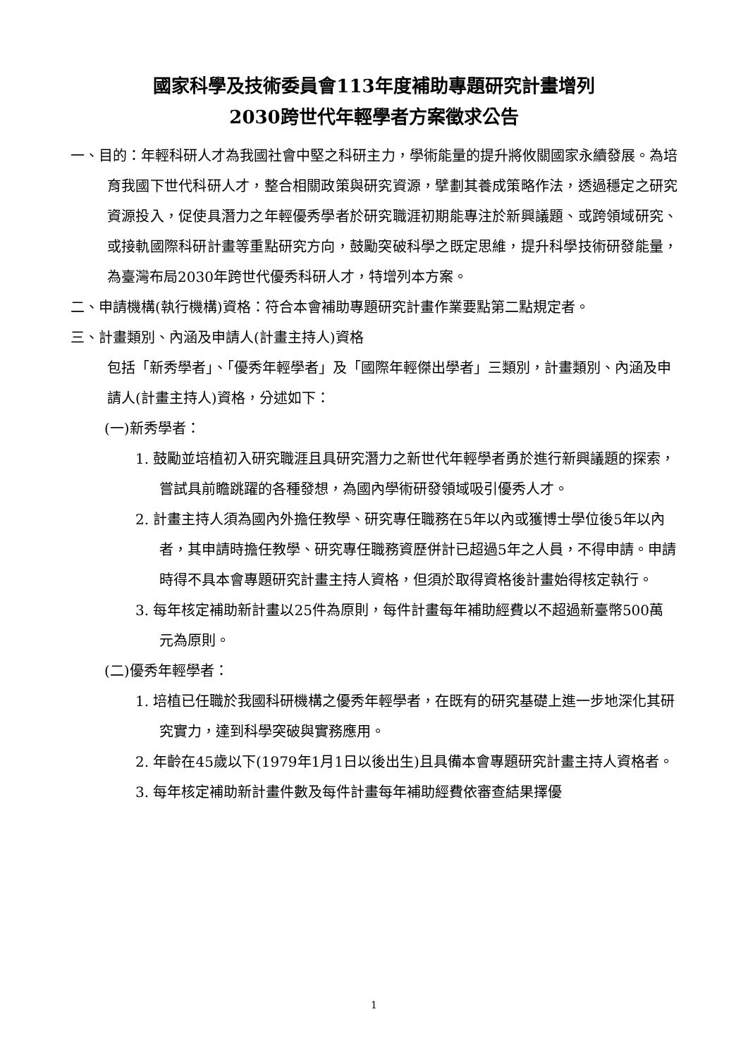國家科學及技術委員會113年度補助專題研究計畫增列
2030跨世代年輕學者方案徵求公告
一、目的：年輕科研人才為我國社會中堅之科研主力，學術能量的提升將攸關國家永續發展。為培育我國下世代科研人才，整合相關政策與研究資源，擘劃其養成策略作法，透過穩定之研究資源投入，促使具潛力之年輕優秀學者於研究職涯初期能專注於新興議題、或跨領域研究、或接軌國際科研計畫等重點研究方向，鼓勵突破科學之既定思維，提升科學技術研發能量，為臺灣布局2030年跨世代優秀科研人才，特增列本方案。
二、申請機構(執行機構)資格：符合本會補助專題研究計畫作業要點第二點規定者。
三、計畫類別、內涵及申請人(計畫主持人)資格
包括「新秀學者」、「優秀年輕學者」及「國際年輕傑出學者」三類別，計畫類別、內涵及申請人(計畫主持人)資格，分述如下：
(一)新秀學者：
1. 鼓勵並培植初入研究職涯且具研究潛力之新世代年輕學者勇於進行新興議題的探索，嘗試具前瞻跳躍的各種發想，為國內學術研發領域吸引優秀人才。
2. 計畫主持人須為國內外擔任教學、研究專任職務在5年以內或獲博士學位後5年以內者，其申請時擔任教學、研究專任職務資歷併計已超過5年之人員，不得申請。申請時得不具本會專題研究計畫主持人資格，但須於取得資格後計畫始得核定執行。
3. 每年核定補助新計畫以25件為原則，每件計畫每年補助經費以不超過新臺幣500萬元為原則。
(二)優秀年輕學者：
1. 培植已任職於我國科研機構之優秀年輕學者，在既有的研究基礎上進一步地深化其研究實力，達到科學突破與實務應用。
2. 年齡在45歲以下(1979年1月1日以後出生)且具備本會專題研究計畫主持人資格者。
3. 每年核定補助新計畫件數及每件計畫每年補助經費依審查結果擇優
1